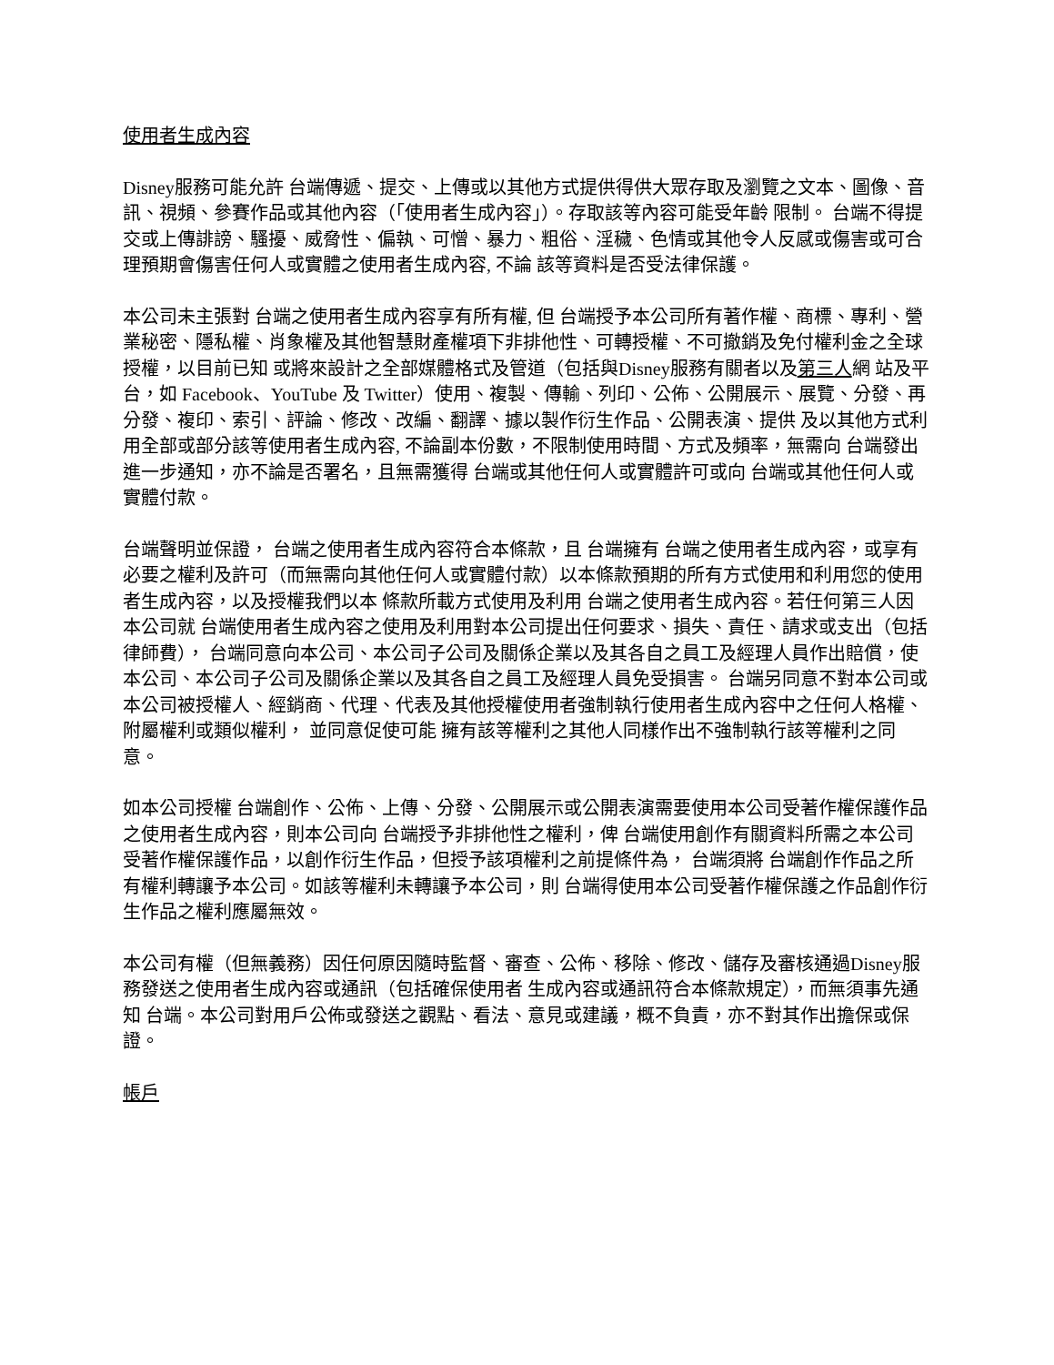使用者生成內容
Disney服務可能允許 台端傳遞、提交、上傳或以其他方式提供得供大眾存取及瀏覽之文本、圖像、音訊、視頻、參賽作品或其他內容（「使用者生成內容」）。存取該等內容可能受年齡 限制。 台端不得提交或上傳誹謗、騷擾、威脅性、偏執、可憎、暴力、粗俗、淫穢、色情或其他令人反感或傷害或可合理預期會傷害任何人或實體之使用者生成內容, 不論 該等資料是否受法律保護。
本公司未主張對 台端之使用者生成內容享有所有權, 但 台端授予本公司所有著作權、商標、專利、營業秘密、隱私權、肖象權及其他智慧財產權項下非排他性、可轉授權、不可撤銷及免付權利金之全球授權，以目前已知 或將來設計之全部媒體格式及管道（包括與Disney服務有關者以及第三人網 站及平台，如 Facebook、YouTube 及 Twitter）使用、複製、傳輸、列印、公佈、公開展示、展覽、分發、再分發、複印、索引、評論、修改、改編、翻譯、據以製作衍生作品、公開表演、提供 及以其他方式利用全部或部分該等使用者生成內容, 不論副本份數，不限制使用時間、方式及頻率，無需向 台端發出進一步通知，亦不論是否署名，且無需獲得 台端或其他任何人或實體許可或向 台端或其他任何人或實體付款。
台端聲明並保證， 台端之使用者生成內容符合本條款，且 台端擁有 台端之使用者生成內容，或享有必要之權利及許可（而無需向其他任何人或實體付款）以本條款預期的所有方式使用和利用您的使用者生成內容，以及授權我們以本 條款所載方式使用及利用 台端之使用者生成內容。若任何第三人因本公司就 台端使用者生成內容之使用及利用對本公司提出任何要求、損失、責任、請求或支出（包括律師費）， 台端同意向本公司、本公司子公司及關係企業以及其各自之員工及經理人員作出賠償，使本公司、本公司子公司及關係企業以及其各自之員工及經理人員免受損害。 台端另同意不對本公司或本公司被授權人、經銷商、代理、代表及其他授權使用者強制執行使用者生成內容中之任何人格權、附屬權利或類似權利， 並同意促使可能 擁有該等權利之其他人同樣作出不強制執行該等權利之同意。
如本公司授權 台端創作、公佈、上傳、分發、公開展示或公開表演需要使用本公司受著作權保護作品之使用者生成內容，則本公司向 台端授予非排他性之權利，俾 台端使用創作有關資料所需之本公司受著作權保護作品，以創作衍生作品，但授予該項權利之前提條件為， 台端須將 台端創作作品之所有權利轉讓予本公司。如該等權利未轉讓予本公司，則 台端得使用本公司受著作權保護之作品創作衍生作品之權利應屬無效。
本公司有權（但無義務）因任何原因隨時監督、審查、公佈、移除、修改、儲存及審核通過Disney服務發送之使用者生成內容或通訊（包括確保使用者 生成內容或通訊符合本條款規定），而無須事先通知 台端。本公司對用戶公佈或發送之觀點、看法、意見或建議，概不負責，亦不對其作出擔保或保證。
帳戶